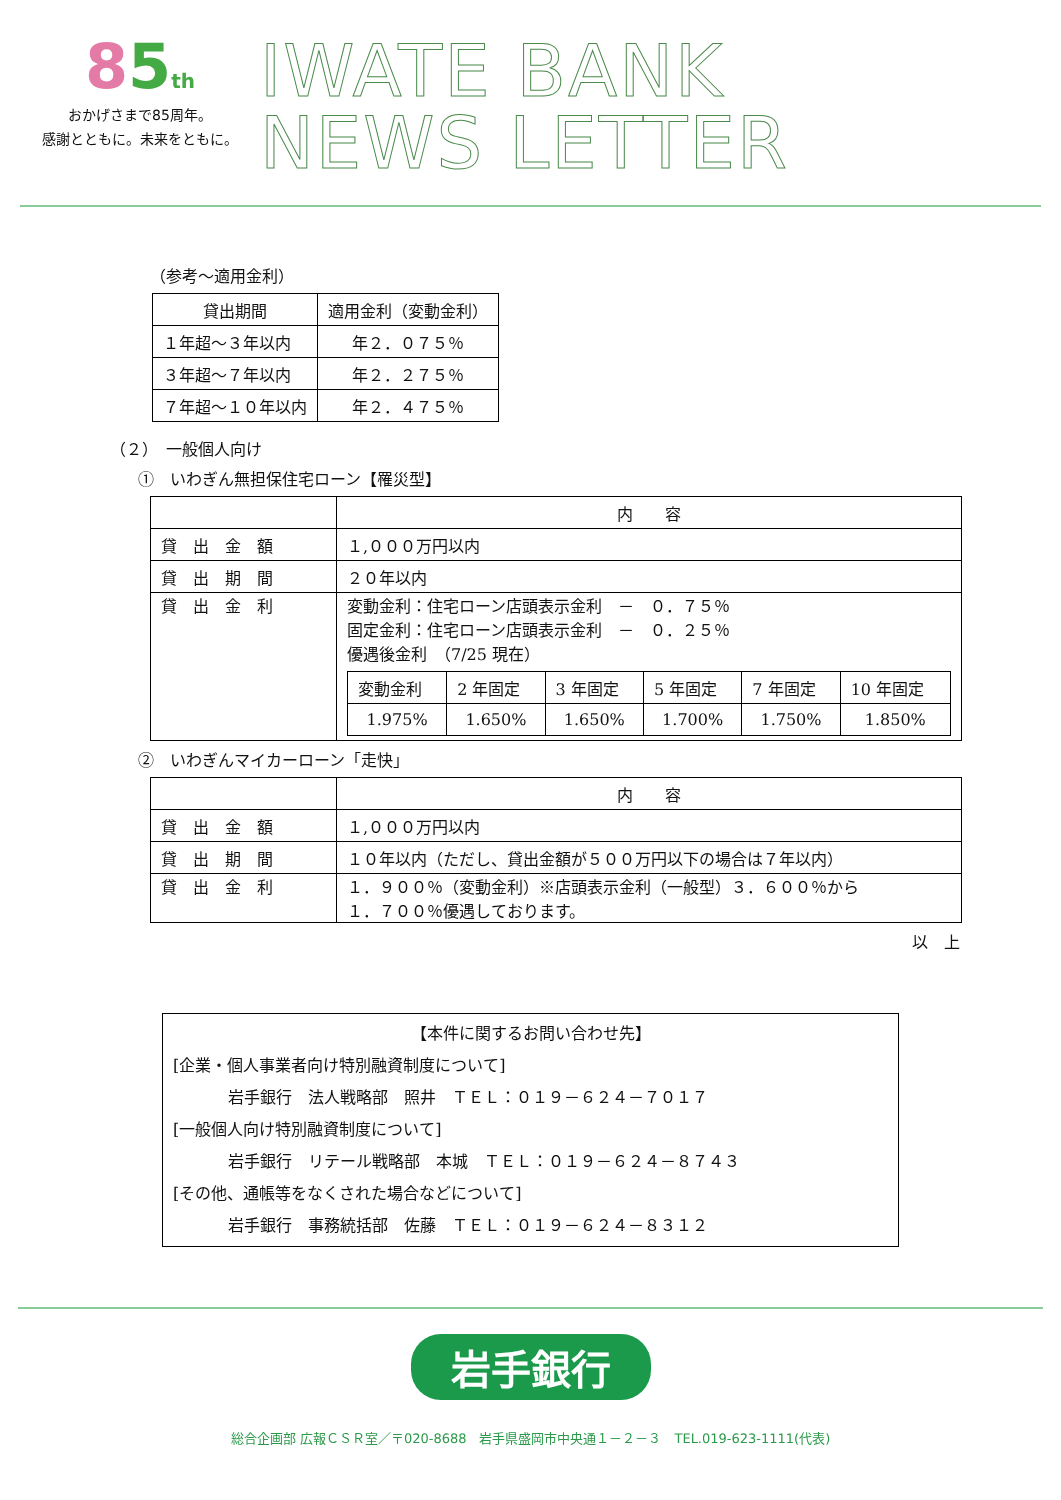85 th
おかげさまで85周年。
感謝とともに。未来をともに。
IWATE BANK
NEWS LETTER
（参考～適用金利）
| 貸出期間 | 適用金利（変動金利） |
| --- | --- |
| １年超～３年以内 | 年２．０７５％ |
| ３年超～７年以内 | 年２．２７５％ |
| ７年超～１０年以内 | 年２．４７５％ |
（２）　一般個人向け
①　いわぎん無担保住宅ローン【罹災型】
| | 内 容 |
| 貸 出 金 額 | １,０００万円以内 |
| 貸 出 期 間 | ２０年以内 |
| 貸 出 金 利 | 変動金利：住宅ローン店頭表示金利 － ０．７５％ 固定金利：住宅ローン店頭表示金利 － ０．２５％ 優遇後金利 （7/25 現在） / 変動金利 / 2 年固定 / 3 年固定 / 5 年固定 / 7 年固定 / 10 年固定 / / 1.975% / 1.650% / 1.650% / 1.700% / 1.750% / 1.850% / |
②　いわぎんマイカーローン「走快」
| | 内 容 |
| 貸 出 金 額 | １,０００万円以内 |
| 貸 出 期 間 | １０年以内（ただし、貸出金額が５００万円以下の場合は７年以内） |
| 貸 出 金 利 | １．９００％（変動金利）※店頭表示金利（一般型）３．６００％から １．７００％優遇しております。 |
以　上
【本件に関するお問い合わせ先】
[企業・個人事業者向け特別融資制度について]
岩手銀行　法人戦略部　照井　ＴＥＬ：０１９－６２４－７０１７
[一般個人向け特別融資制度について]
岩手銀行　リテール戦略部　本城　ＴＥＬ：０１９－６２４－８７４３
[その他、通帳等をなくされた場合などについて]
岩手銀行　事務統括部　佐藤　ＴＥＬ：０１９－６２４－８３１２
岩手銀行
総合企画部 広報ＣＳＲ室／〒020-8688　岩手県盛岡市中央通１－２－３　TEL.019-623-1111(代表)